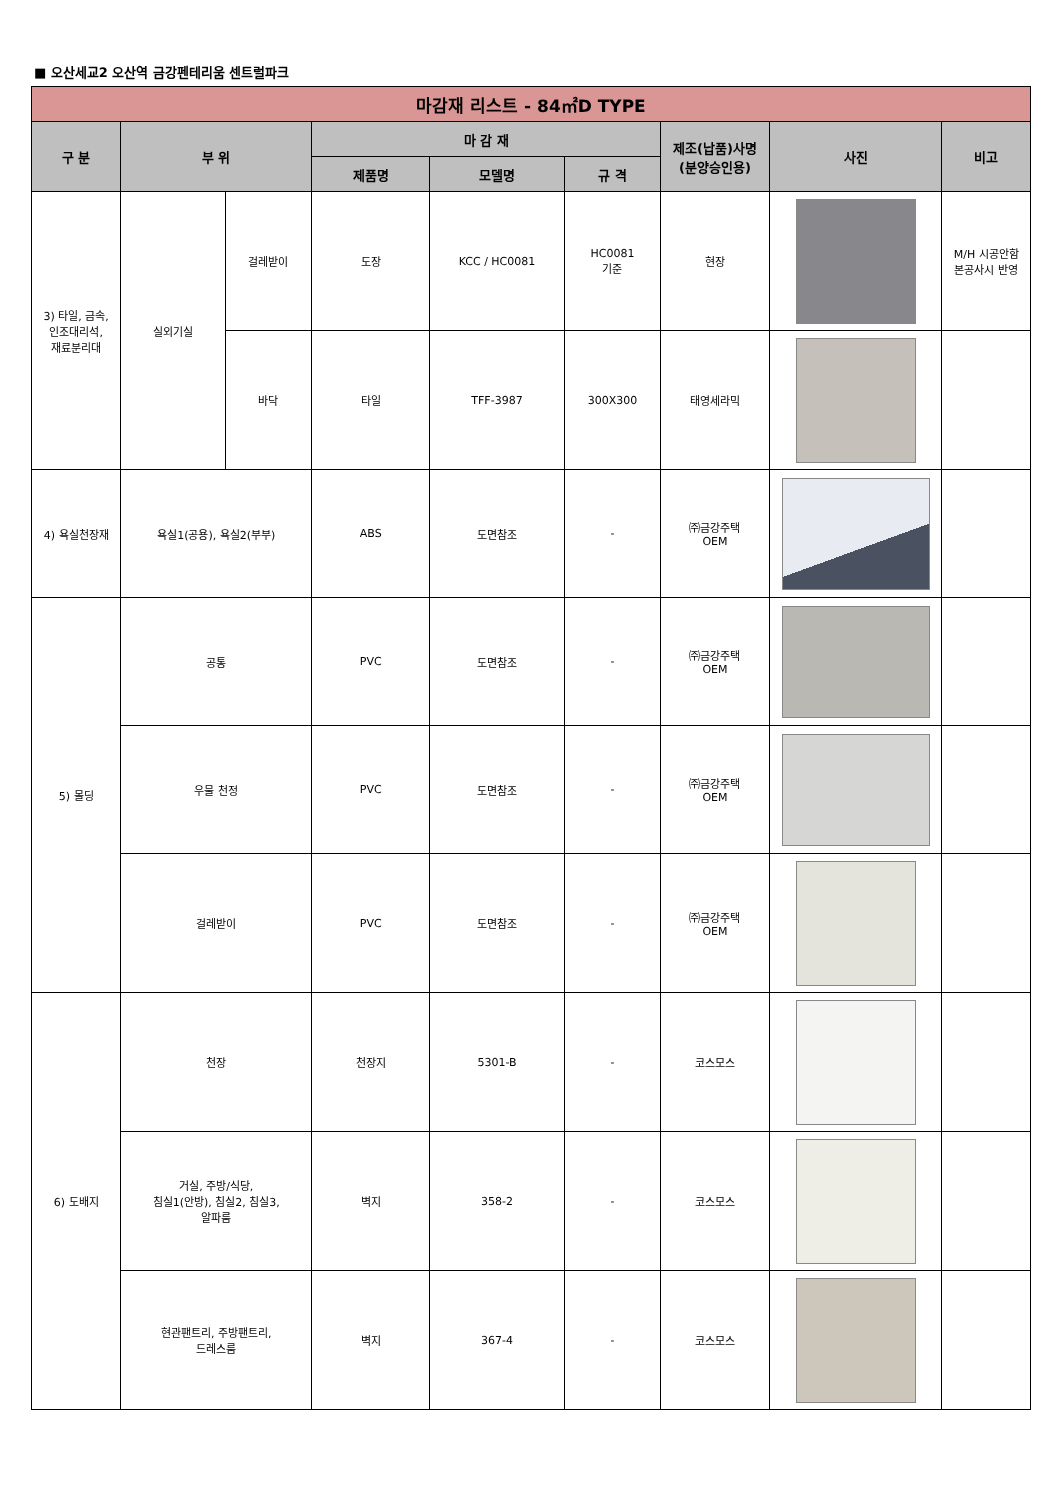■ 오산세교2 오산역 금강펜테리움 센트럴파크
| 마감재 리스트 - 84㎡D TYPE | | | | | | | | |
| --- | --- | --- | --- | --- | --- | --- | --- | --- |
| 구 분 | 부 위 | | 마 감 재 | | | 제조(납품)사명 (분양승인용) | 사진 | 비고 |
| | | | 제품명 | 모델명 | 규 격 | | | |
| 3) 타일, 금속, 인조대리석, 재료분리대 | 실외기실 | 걸레받이 | 도장 | KCC / HC0081 | HC0081 기준 | 현장 | | M/H 시공안함 본공사시 반영 |
| | | 바닥 | 타일 | TFF-3987 | 300X300 | 태영세라믹 | | |
| 4) 욕실천장재 | 욕실1(공용), 욕실2(부부) | | ABS | 도면참조 | - | ㈜금강주택 OEM | | |
| 5) 몰딩 | 공통 | | PVC | 도면참조 | - | ㈜금강주택 OEM | | |
| | 우물 천정 | | PVC | 도면참조 | - | ㈜금강주택 OEM | | |
| | 걸레받이 | | PVC | 도면참조 | - | ㈜금강주택 OEM | | |
| 6) 도배지 | 천장 | | 천장지 | 5301-B | - | 코스모스 | | |
| | 거실, 주방/식당, 침실1(안방), 침실2, 침실3, 알파룸 | | 벽지 | 358-2 | - | 코스모스 | | |
| | 현관팬트리, 주방팬트리, 드레스룸 | | 벽지 | 367-4 | - | 코스모스 | | |